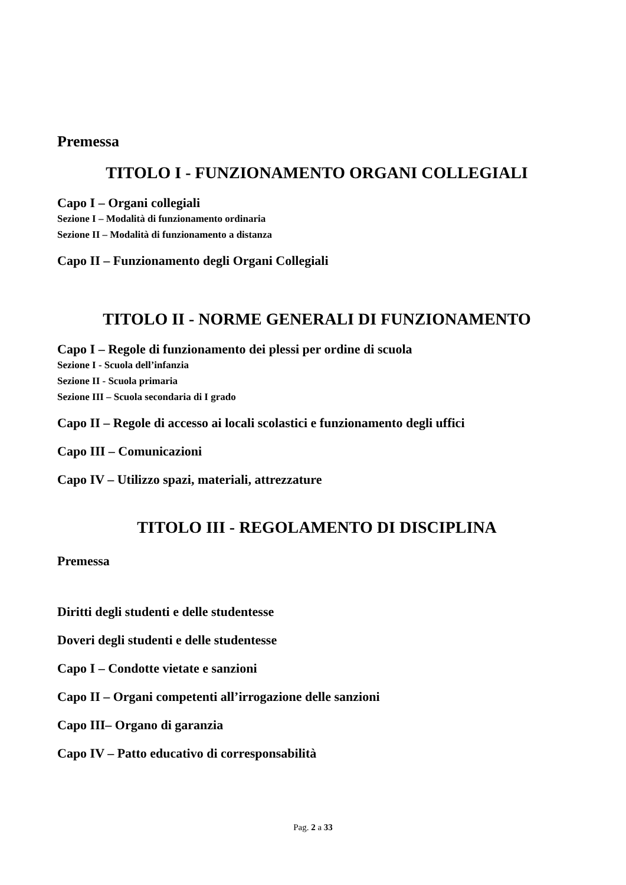Premessa
TITOLO I - FUNZIONAMENTO ORGANI COLLEGIALI
Capo I – Organi collegiali
Sezione I – Modalità di funzionamento ordinaria
Sezione II – Modalità di funzionamento a distanza
Capo II – Funzionamento degli Organi Collegiali
TITOLO II - NORME GENERALI DI FUNZIONAMENTO
Capo I – Regole di funzionamento dei plessi per ordine di scuola
Sezione I - Scuola dell’infanzia
Sezione II - Scuola primaria
Sezione III – Scuola secondaria di I grado
Capo II – Regole di accesso ai locali scolastici e funzionamento degli uffici
Capo III – Comunicazioni
Capo IV – Utilizzo spazi, materiali, attrezzature
TITOLO III - REGOLAMENTO DI DISCIPLINA
Premessa
Diritti degli studenti e delle studentesse
Doveri degli studenti e delle studentesse
Capo I – Condotte vietate e sanzioni
Capo II – Organi competenti all’irrogazione delle sanzioni
Capo III– Organo di garanzia
Capo IV – Patto educativo di corresponsabilità
Pag. 2 a 33